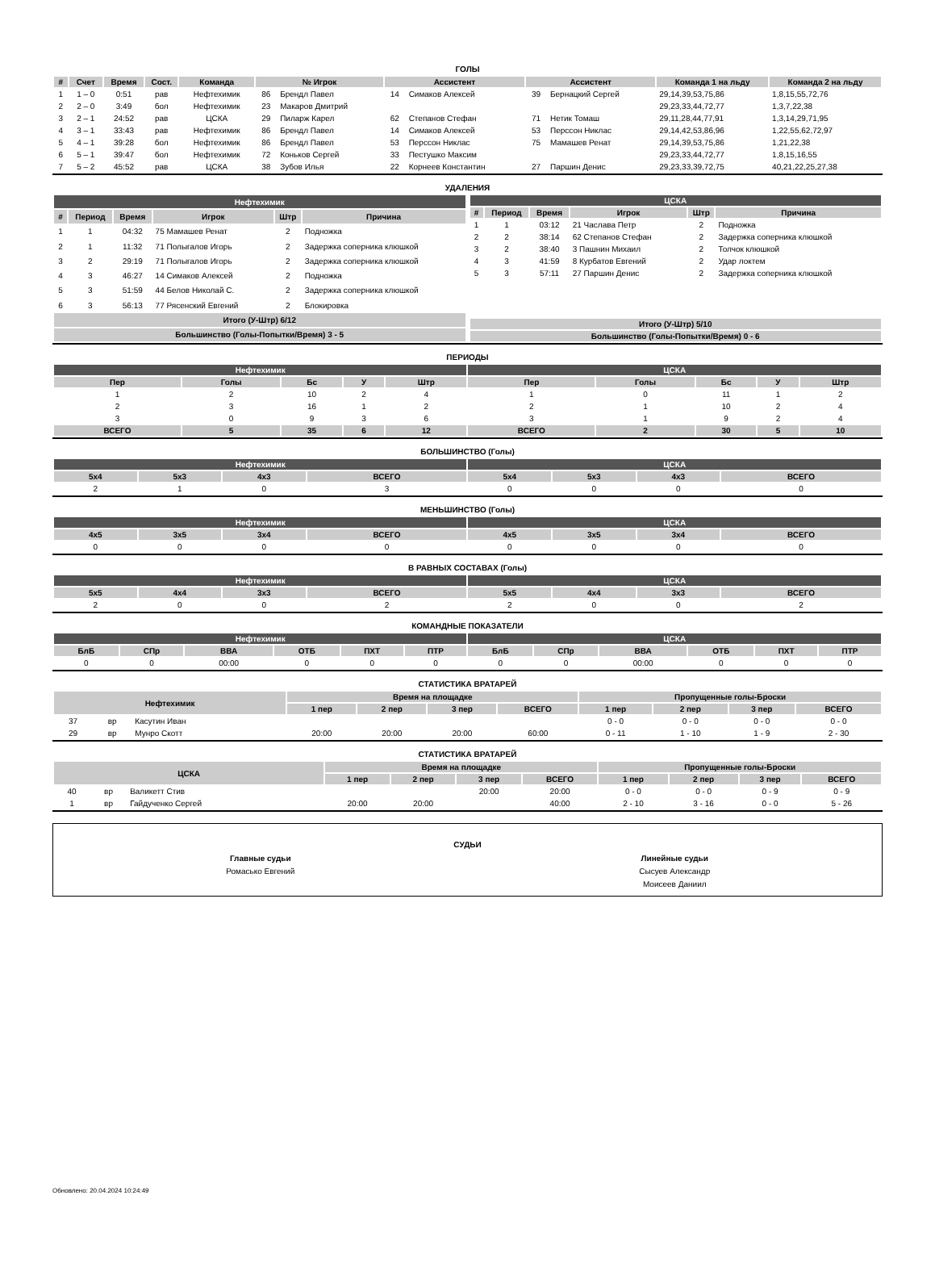ГОЛЫ
| # | Счет | Время | Сост. | Команда | № Игрок | | Ассистент | | Ассистент | | Команда 1 на льду | Команда 2 на льду |
| --- | --- | --- | --- | --- | --- | --- | --- | --- | --- | --- | --- | --- |
| 1 | 1 – 0 | 0:51 | рав | Нефтехимик | 86 | Брендл Павел | 14 | Симаков Алексей | 39 | Бернацкий Сергей | 29,14,39,53,75,86 | 1,8,15,55,72,76 |
| 2 | 2 – 0 | 3:49 | бол | Нефтехимик | 23 | Макаров Дмитрий | | | | | 29,23,33,44,72,77 | 1,3,7,22,38 |
| 3 | 2 – 1 | 24:52 | рав | ЦСКА | 29 | Пиларж Карел | 62 | Степанов Стефан | 71 | Нетик Томаш | 29,11,28,44,77,91 | 1,3,14,29,71,95 |
| 4 | 3 – 1 | 33:43 | рав | Нефтехимик | 86 | Брендл Павел | 14 | Симаков Алексей | 53 | Перссон Никлас | 29,14,42,53,86,96 | 1,22,55,62,72,97 |
| 5 | 4 – 1 | 39:28 | бол | Нефтехимик | 86 | Брендл Павел | 53 | Перссон Никлас | 75 | Мамашев Ренат | 29,14,39,53,75,86 | 1,21,22,38 |
| 6 | 5 – 1 | 39:47 | бол | Нефтехимик | 72 | Коньков Сергей | 33 | Пестушко Максим | | | 29,23,33,44,72,77 | 1,8,15,16,55 |
| 7 | 5 – 2 | 45:52 | рав | ЦСКА | 38 | Зубов Илья | 22 | Корнеев Константин | 27 | Паршин Денис | 29,23,33,39,72,75 | 40,21,22,25,27,38 |
УДАЛЕНИЯ
| Нефтехимик | | | | | |
| --- | --- | --- | --- | --- | --- |
| # | Период | Время | Игрок | Штр | Причина |
| 1 | 1 | 04:32 | 75 Мамашев Ренат | 2 | Подножка |
| 2 | 1 | 11:32 | 71 Полыгалов Игорь | 2 | Задержка соперника клюшкой |
| 3 | 2 | 29:19 | 71 Полыгалов Игорь | 2 | Задержка соперника клюшкой |
| 4 | 3 | 46:27 | 14 Симаков Алексей | 2 | Подножка |
| 5 | 3 | 51:59 | 44 Белов Николай С. | 2 | Задержка соперника клюшкой |
| 6 | 3 | 56:13 | 77 Рясенский Евгений | 2 | Блокировка |
| Итого (У-Штр) 6/12 | | | | | |
| Большинство (Голы-Попытки/Время) 3 - 5 | | | | | |
| ЦСКА | | | | | |
| --- | --- | --- | --- | --- | --- |
| # | Период | Время | Игрок | Штр | Причина |
| 1 | 1 | 03:12 | 21 Часлава Петр | 2 | Подножка |
| 2 | 2 | 38:14 | 62 Степанов Стефан | 2 | Задержка соперника клюшкой |
| 3 | 2 | 38:40 | 3 Пашнин Михаил | 2 | Толчок клюшкой |
| 4 | 3 | 41:59 | 8 Курбатов Евгений | 2 | Удар локтем |
| 5 | 3 | 57:11 | 27 Паршин Денис | 2 | Задержка соперника клюшкой |
| Итого (У-Штр) 5/10 | | | | | |
| Большинство (Голы-Попытки/Время) 0 - 6 | | | | | |
ПЕРИОДЫ
| Нефтехимик | | | | | ЦСКА | | | | |
| --- | --- | --- | --- | --- | --- | --- | --- | --- | --- |
| Пер | Голы | Бс | У | Штр | Пер | Голы | Бс | У | Штр |
| 1 | 2 | 10 | 2 | 4 | 1 | 0 | 11 | 1 | 2 |
| 2 | 3 | 16 | 1 | 2 | 2 | 1 | 10 | 2 | 4 |
| 3 | 0 | 9 | 3 | 6 | 3 | 1 | 9 | 2 | 4 |
| ВСЕГО | 5 | 35 | 6 | 12 | ВСЕГО | 2 | 30 | 5 | 10 |
БОЛЬШИНСТВО (Голы)
| Нефтехимик | | | | ЦСКА | | | |
| --- | --- | --- | --- | --- | --- | --- | --- |
| 5x4 | 5x3 | 4x3 | ВСЕГО | 5x4 | 5x3 | 4x3 | ВСЕГО |
| 2 | 1 | 0 | 3 | 0 | 0 | 0 | 0 |
МЕНЬШИНСТВО (Голы)
| Нефтехимик | | | | ЦСКА | | | |
| --- | --- | --- | --- | --- | --- | --- | --- |
| 4x5 | 3x5 | 3x4 | ВСЕГО | 4x5 | 3x5 | 3x4 | ВСЕГО |
| 0 | 0 | 0 | 0 | 0 | 0 | 0 | 0 |
В РАВНЫХ СОСТАВАХ (Голы)
| Нефтехимик | | | | ЦСКА | | | |
| --- | --- | --- | --- | --- | --- | --- | --- |
| 5x5 | 4x4 | 3x3 | ВСЕГО | 5x5 | 4x4 | 3x3 | ВСЕГО |
| 2 | 0 | 0 | 2 | 2 | 0 | 0 | 2 |
КОМАНДНЫЕ ПОКАЗАТЕЛИ
| Нефтехимик | | | | | | ЦСКА | | | | | |
| --- | --- | --- | --- | --- | --- | --- | --- | --- | --- | --- | --- |
| БлБ | СПр | ВВА | ОТБ | ПХТ | ПТР | БлБ | СПр | ВВА | ОТБ | ПХТ | ПТР |
| 0 | 0 | 00:00 | 0 | 0 | 0 | 0 | 0 | 00:00 | 0 | 0 | 0 |
СТАТИСТИКА ВРАТАРЕЙ
| Нефтехимик | | | Время на площадке | | | | Пропущенные голы-Броски | | | |
| --- | --- | --- | --- | --- | --- | --- | --- | --- | --- | --- |
| | | | 1 пер | 2 пер | 3 пер | ВСЕГО | 1 пер | 2 пер | 3 пер | ВСЕГО |
| 37 | вр | Касутин Иван | | | | | 0 - 0 | 0 - 0 | 0 - 0 | 0 - 0 |
| 29 | вр | Мунро Скотт | 20:00 | 20:00 | 20:00 | 60:00 | 0 - 11 | 1 - 10 | 1 - 9 | 2 - 30 |
СТАТИСТИКА ВРАТАРЕЙ
| ЦСКА | | | Время на площадке | | | | Пропущенные голы-Броски | | | |
| --- | --- | --- | --- | --- | --- | --- | --- | --- | --- | --- |
| | | | 1 пер | 2 пер | 3 пер | ВСЕГО | 1 пер | 2 пер | 3 пер | ВСЕГО |
| 40 | вр | Валикетт Стив | | | 20:00 | 20:00 | 0 - 0 | 0 - 0 | 0 - 9 | 0 - 9 |
| 1 | вр | Гайдученко Сергей | 20:00 | 20:00 | | 40:00 | 2 - 10 | 3 - 16 | 0 - 0 | 5 - 26 |
СУДЬИ
Главные судьи
Ромасько Евгений
Линейные судьи
Сысуев Александр
Моисеев Даниил
Обновлено: 20.04.2024 10:24:49